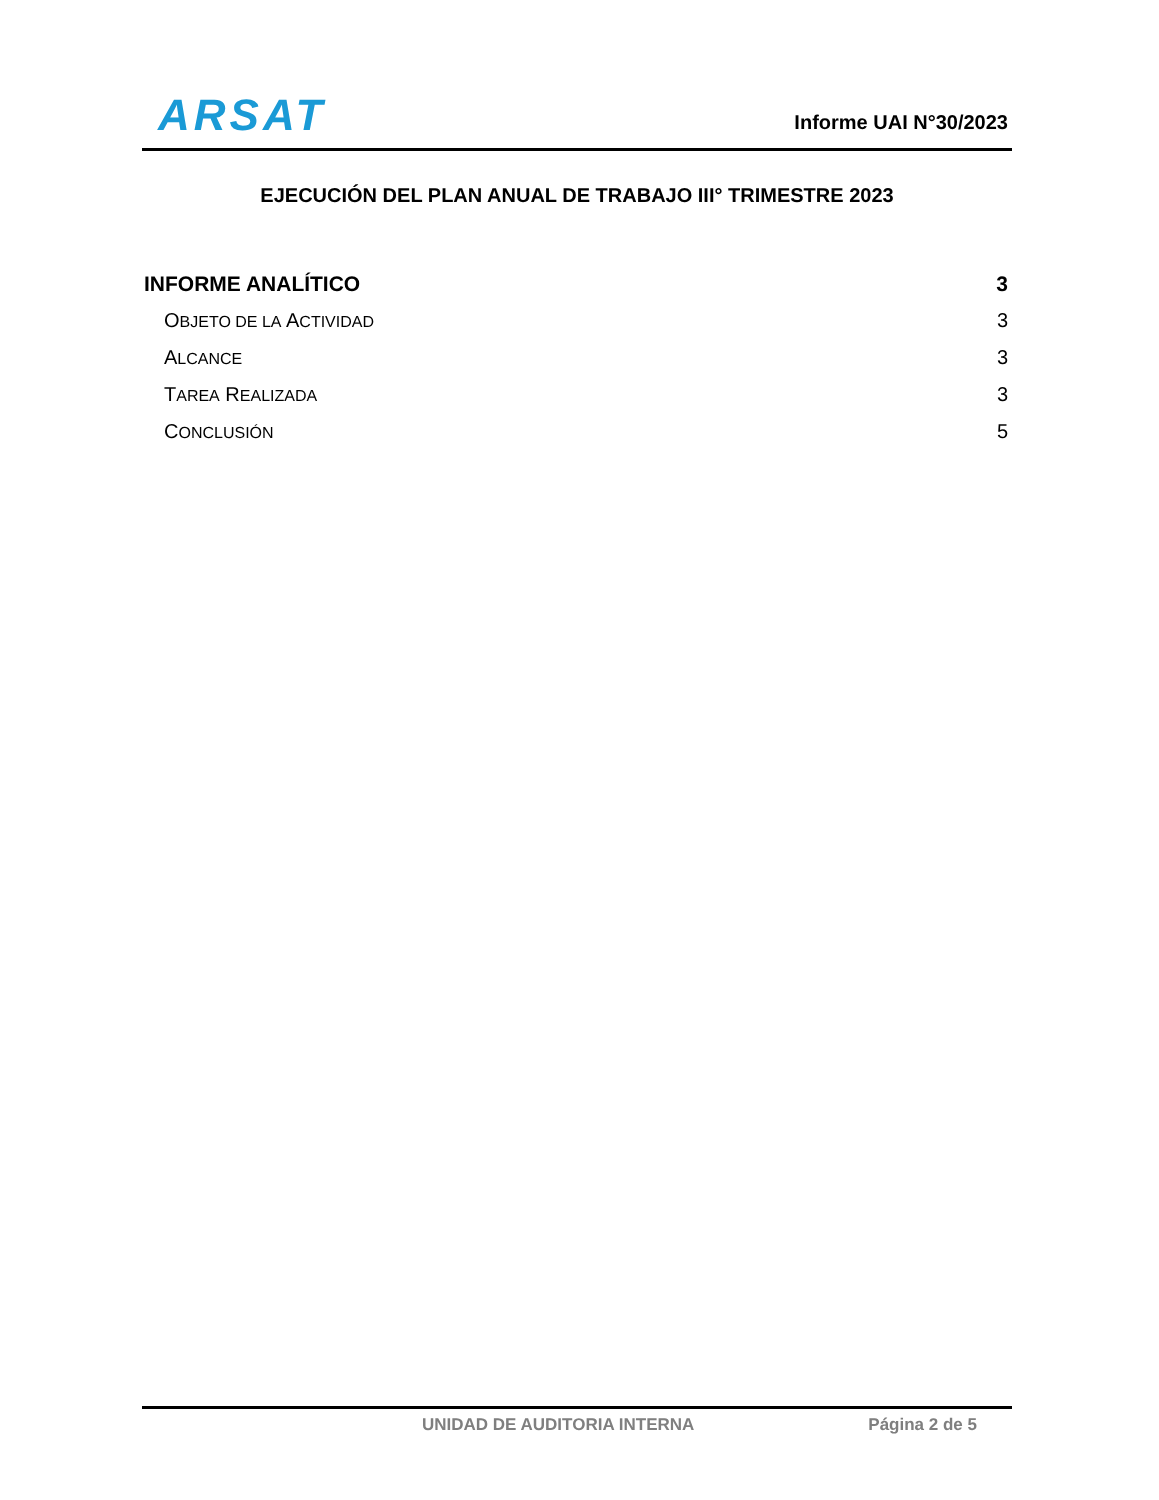ARSAT
Informe UAI N°30/2023
EJECUCIÓN DEL PLAN ANUAL DE TRABAJO III° TRIMESTRE 2023
INFORME ANALÍTICO 3
OBJETO DE LA ACTIVIDAD 3
ALCANCE 3
TAREA REALIZADA 3
CONCLUSIÓN 5
UNIDAD DE AUDITORIA INTERNA Página 2 de 5